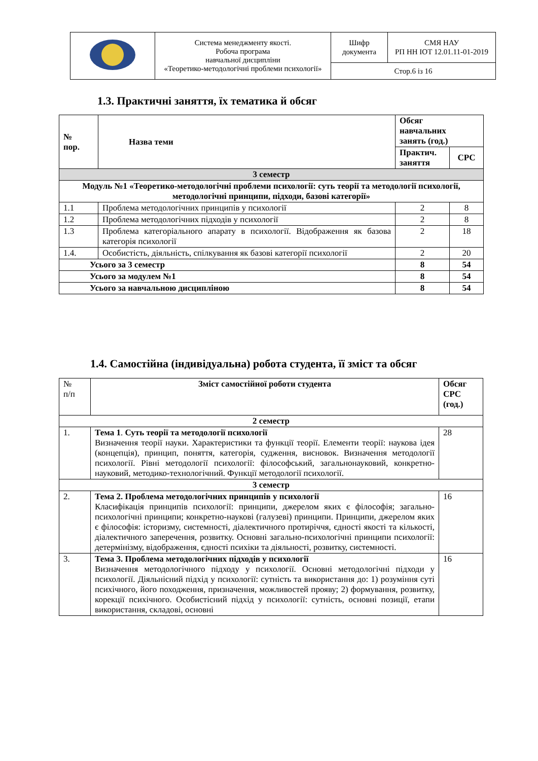| | Система менеджменту якості. Робоча програма навчальної дисципліни «Теоретико-методологічні проблеми психології» | Шифр документа | СМЯ НАУ РП НН ІОТ 12.01.11-01-2019 |
| | | Стор.6 із 16 | |
1.3. Практичні заняття, їх тематика й обсяг
| № пор. | Назва теми | Обсяг навчальних занять (год.) | |
| --- | --- | --- | --- |
| | | Практич. заняття | СРС |
| 3 семестр | | | |
| Модуль №1 «Теоретико-методологічні проблеми психології: суть теорії та методології психології, методологічні принципи, підходи, базові категорії» | | | |
| 1.1 | Проблема методологічних принципів у психології | 2 | 8 |
| 1.2 | Проблема методологічних підходів у психології | 2 | 8 |
| 1.3 | Проблема категоріального апарату в психології. Відображення як базова категорія психології | 2 | 18 |
| 1.4. | Особистість, діяльність, спілкування як базові категорії психології | 2 | 20 |
| Усього за 3 семестр | | 8 | 54 |
| Усього за модулем №1 | | 8 | 54 |
| Усього за навчальною дисципліною | | 8 | 54 |
1.4. Самостійна (індивідуальна) робота студента, її зміст та обсяг
| № п/п | Зміст самостійної роботи студента | Обсяг СРС (год.) |
| 2 семестр | | |
| 1. | Тема 1 . Суть теорії та методології психології Визначення теорії науки. Характеристики та функції теорії. Елементи теорії: наукова ідея (концепція), принцип, поняття, категорія, судження, висновок. Визначення методології психології. Рівні методології психології: філософський, загальнонауковий, конкретно-науковий, методико-технологічний. Функції методології психології. | 28 |
| 3 семестр | | |
| 2. | Тема 2. Проблема методологічних принципів у психології Класифікація принципів психології: принципи, джерелом яких є філософія; загально-психологічні принципи; конкретно-наукові (галузеві) принципи. Принципи, джерелом яких є філософія: історизму, системності, діалектичного протиріччя, єдності якості та кількості, діалектичного заперечення, розвитку. Основні загально-психологічні принципи психології: детермінізму, відображення, єдності психіки та діяльності, розвитку, системності. | 16 |
| 3. | Тема 3. Проблема методологічних підходів у психології Визначення методологічного підходу у психології. Основні методологічні підходи у психології. Діяльнісний підхід у психології: сутність та використання до: 1) розуміння суті психічного, його походження, призначення, можливостей прояву; 2) формування, розвитку, корекції психічного. Особистісний підхід у психології: сутність, основні позиції, етапи використання, складові, основні | 16 |